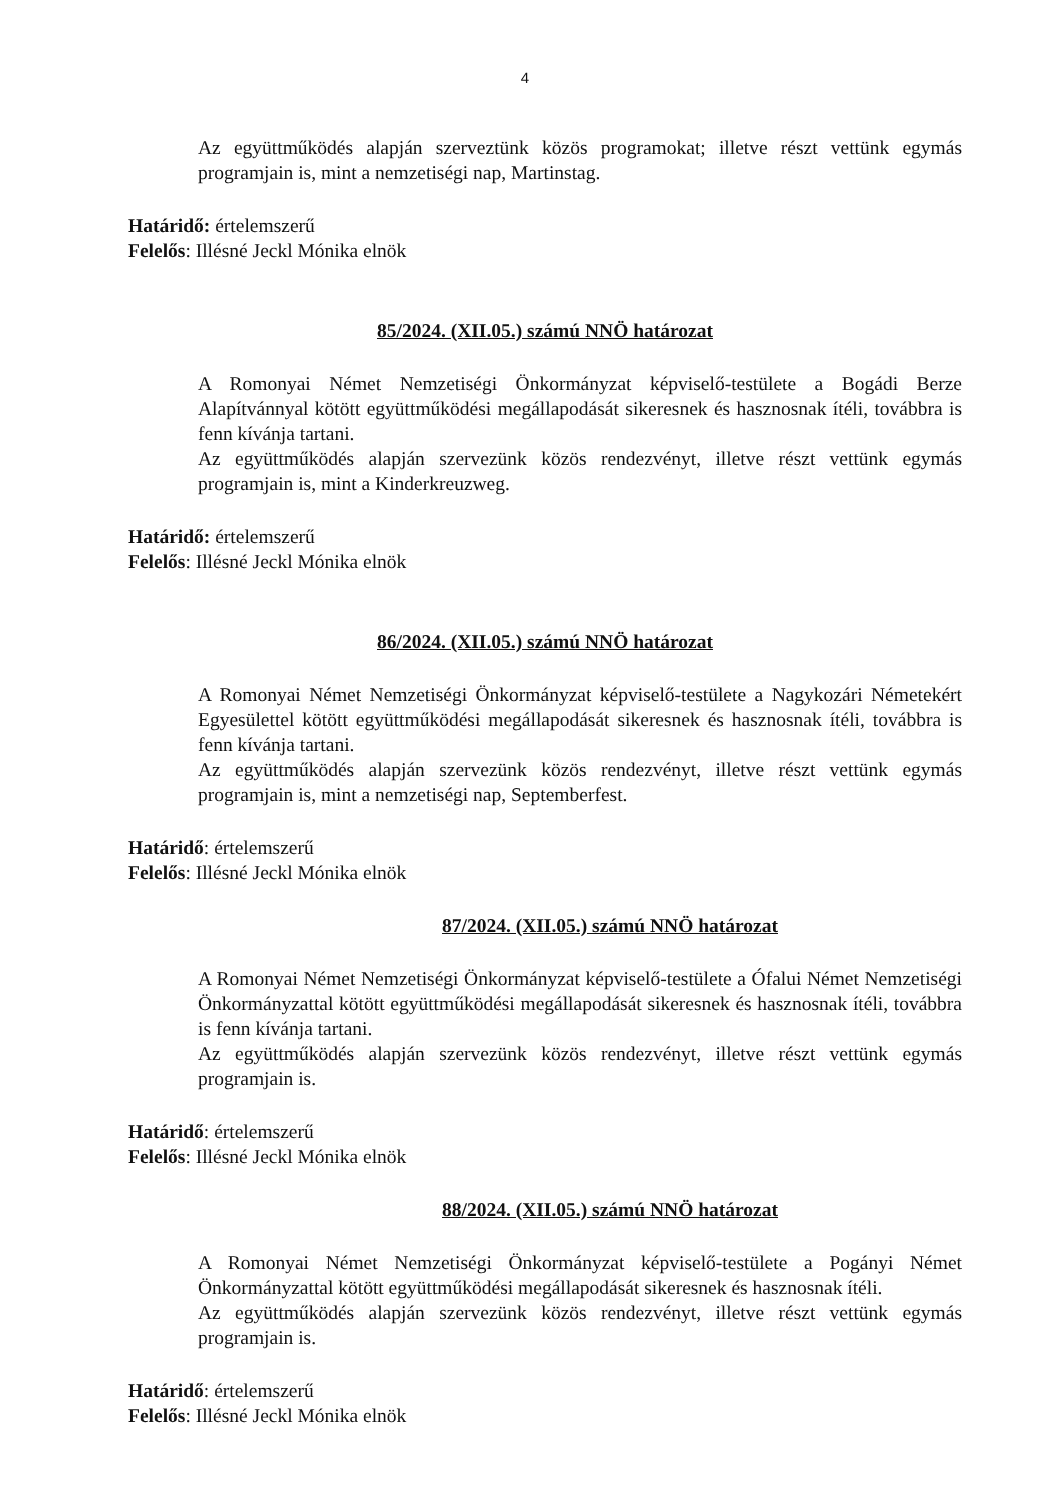4
Az együttműködés alapján szerveztünk közös programokat; illetve részt vettünk egymás programjain is, mint a nemzetiségi nap, Martinstag.
Határidő: értelemszerű
Felelős: Illésné Jeckl Mónika elnök
85/2024. (XII.05.) számú NNÖ határozat
A Romonyai Német Nemzetiségi Önkormányzat képviselő-testülete a Bogádi Berze Alapítvánnyal kötött együttműködési megállapodását sikeresnek és hasznosnak ítéli, továbbra is fenn kívánja tartani.
Az együttműködés alapján szervezünk közös rendezvényt, illetve részt vettünk egymás programjain is, mint a Kinderkreuzweg.
Határidő: értelemszerű
Felelős: Illésné Jeckl Mónika elnök
86/2024. (XII.05.) számú NNÖ határozat
A Romonyai Német Nemzetiségi Önkormányzat képviselő-testülete a Nagykozári Németekért Egyesülettel kötött együttműködési megállapodását sikeresnek és hasznosnak ítéli, továbbra is fenn kívánja tartani.
Az együttműködés alapján szervezünk közös rendezvényt, illetve részt vettünk egymás programjain is, mint a nemzetiségi nap, Septemberfest.
Határidő: értelemszerű
Felelős: Illésné Jeckl Mónika elnök
87/2024. (XII.05.) számú NNÖ határozat
A Romonyai Német Nemzetiségi Önkormányzat képviselő-testülete a Ófalui Német Nemzetiségi Önkormányzattal kötött együttműködési megállapodását sikeresnek és hasznosnak ítéli, továbbra is fenn kívánja tartani.
Az együttműködés alapján szervezünk közös rendezvényt, illetve részt vettünk egymás programjain is.
Határidő: értelemszerű
Felelős: Illésné Jeckl Mónika elnök
88/2024. (XII.05.) számú NNÖ határozat
A Romonyai Német Nemzetiségi Önkormányzat képviselő-testülete a Pogányi Német Önkormányzattal kötött együttműködési megállapodását sikeresnek és hasznosnak ítéli.
Az együttműködés alapján szervezünk közös rendezvényt, illetve részt vettünk egymás programjain is.
Határidő: értelemszerű
Felelős: Illésné Jeckl Mónika elnök